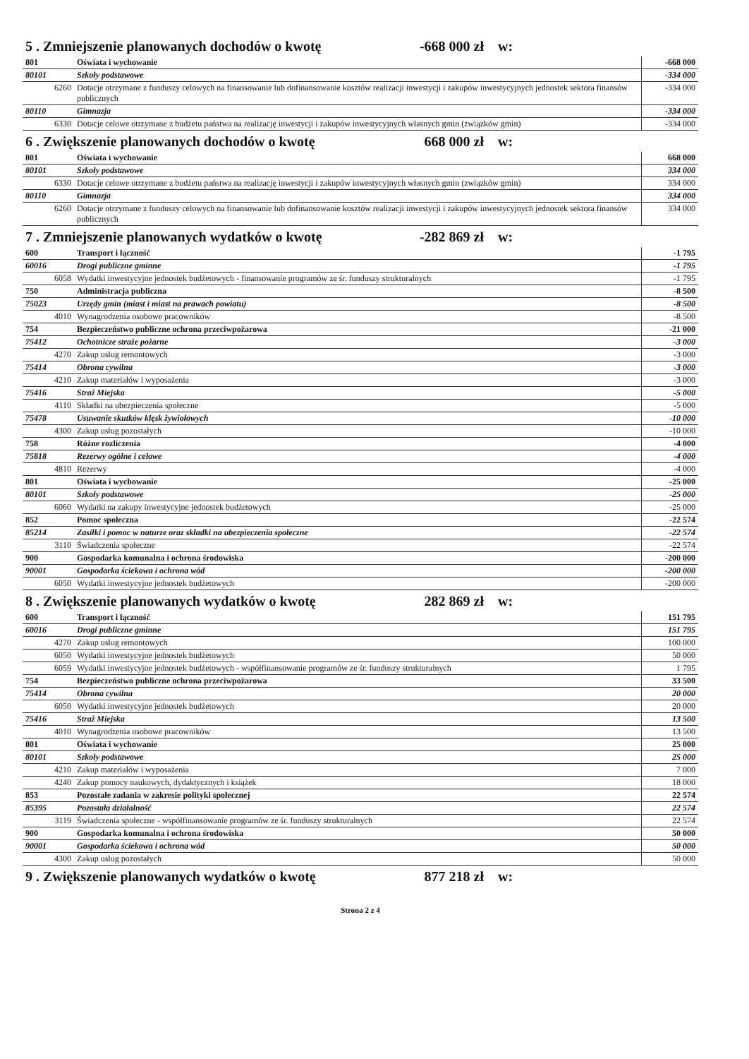5 . Zmniejszenie planowanych dochodów o kwotę -668 000 zł w:
| 801 | Oświata i wychowanie | -668 000 |
| 80101 | Szkoły podstawowe | -334 000 |
| 6260 | Dotacje otrzymane z funduszy celowych na finansowanie lub dofinansowanie kosztów realizacji inwestycji i zakupów inwestycyjnych jednostek sektora finansów publicznych | -334 000 |
| 80110 | Gimnazja | -334 000 |
| 6330 | Dotacje celowe otrzymane z budżetu państwa na realizację inwestycji i zakupów inwestycyjnych własnych gmin (związków gmin) | -334 000 |
6 . Zwiększenie planowanych dochodów o kwotę 668 000 zł w:
| 801 | Oświata i wychowanie | 668 000 |
| 80101 | Szkoły podstawowe | 334 000 |
| 6330 | Dotacje celowe otrzymane z budżetu państwa na realizację inwestycji i zakupów inwestycyjnych własnych gmin (związków gmin) | 334 000 |
| 80110 | Gimnazja | 334 000 |
| 6260 | Dotacje otrzymane z funduszy celowych na finansowanie lub dofinansowanie kosztów realizacji inwestycji i zakupów inwestycyjnych jednostek sektora finansów publicznych | 334 000 |
7 . Zmniejszenie planowanych wydatków o kwotę -282 869 zł w:
| 600 | Transport i łączność | -1 795 |
| 60016 | Drogi publiczne gminne | -1 795 |
| 6058 | Wydatki inwestycyjne jednostek budżetowych - finansowanie programów ze śr. funduszy strukturalnych | -1 795 |
| 750 | Administracja publiczna | -8 500 |
| 75023 | Urzędy gmin (miast i miast na prawach powiatu) | -8 500 |
| 4010 | Wynagrodzenia osobowe pracowników | -8 500 |
| 754 | Bezpieczeństwo publiczne ochrona przeciwpożarowa | -21 000 |
| 75412 | Ochotnicze straże pożarne | -3 000 |
| 4270 | Zakup usług remontowych | -3 000 |
| 75414 | Obrona cywilna | -3 000 |
| 4210 | Zakup materiałów i wyposażenia | -3 000 |
| 75416 | Straż Miejska | -5 000 |
| 4110 | Składki na ubezpieczenia społeczne | -5 000 |
| 75478 | Usuwanie skutków klęsk żywiołowych | -10 000 |
| 4300 | Zakup usług pozostałych | -10 000 |
| 758 | Różne rozliczenia | -4 000 |
| 75818 | Rezerwy ogólne i celowe | -4 000 |
| 4810 | Rezerwy | -4 000 |
| 801 | Oświata i wychowanie | -25 000 |
| 80101 | Szkoły podstawowe | -25 000 |
| 6060 | Wydatki na zakupy inwestycyjne jednostek budżetowych | -25 000 |
| 852 | Pomoc społeczna | -22 574 |
| 85214 | Zasiłki i pomoc w naturze oraz składki na ubezpieczenia społeczne | -22 574 |
| 3110 | Świadczenia społeczne | -22 574 |
| 900 | Gospodarka komunalna i ochrona środowiska | -200 000 |
| 90001 | Gospodarka ściekowa i ochrona wód | -200 000 |
| 6050 | Wydatki inwestycyjne jednostek budżetowych | -200 000 |
8 . Zwiększenie planowanych wydatków o kwotę 282 869 zł w:
| 600 | Transport i łączność | 151 795 |
| 60016 | Drogi publiczne gminne | 151 795 |
| 4270 | Zakup usług remontowych | 100 000 |
| 6050 | Wydatki inwestycyjne jednostek budżetowych | 50 000 |
| 6059 | Wydatki inwestycyjne jednostek budżetowych - współfinansowanie programów ze śr. funduszy strukturalnych | 1 795 |
| 754 | Bezpieczeństwo publiczne ochrona przeciwpożarowa | 33 500 |
| 75414 | Obrona cywilna | 20 000 |
| 6050 | Wydatki inwestycyjne jednostek budżetowych | 20 000 |
| 75416 | Straż Miejska | 13 500 |
| 4010 | Wynagrodzenia osobowe pracowników | 13 500 |
| 801 | Oświata i wychowanie | 25 000 |
| 80101 | Szkoły podstawowe | 25 000 |
| 4210 | Zakup materiałów i wyposażenia | 7 000 |
| 4240 | Zakup pomocy naukowych, dydaktycznych i książek | 18 000 |
| 853 | Pozostałe zadania w zakresie polityki społecznej | 22 574 |
| 85395 | Pozostała działalność | 22 574 |
| 3119 | Świadczenia społeczne - współfinansowanie programów ze śr. funduszy strukturalnych | 22 574 |
| 900 | Gospodarka komunalna i ochrona środowiska | 50 000 |
| 90001 | Gospodarka ściekowa i ochrona wód | 50 000 |
| 4300 | Zakup usług pozostałych | 50 000 |
9 . Zwiększenie planowanych wydatków o kwotę 877 218 zł w:
Strona 2 z 4